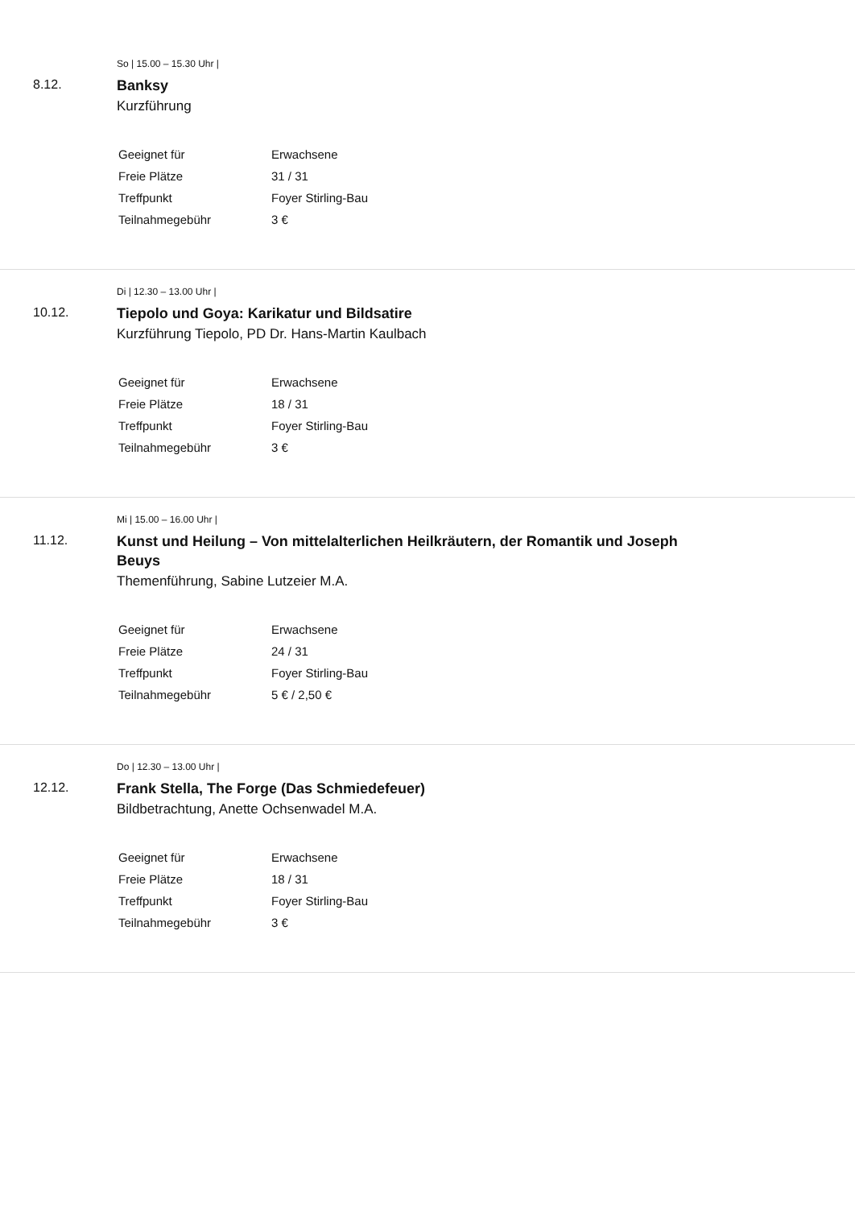So | 15.00 – 15.30 Uhr |
8.12.
Banksy
Kurzführung
| Geeignet für | Erwachsene |
| Freie Plätze | 31 / 31 |
| Treffpunkt | Foyer Stirling-Bau |
| Teilnahmegebühr | 3 € |
Di | 12.30 – 13.00 Uhr |
10.12.
Tiepolo und Goya: Karikatur und Bildsatire
Kurzführung Tiepolo, PD Dr. Hans-Martin Kaulbach
| Geeignet für | Erwachsene |
| Freie Plätze | 18 / 31 |
| Treffpunkt | Foyer Stirling-Bau |
| Teilnahmegebühr | 3 € |
Mi | 15.00 – 16.00 Uhr |
11.12.
Kunst und Heilung – Von mittelalterlichen Heilkräutern, der Romantik und Joseph Beuys
Themenführung, Sabine Lutzeier M.A.
| Geeignet für | Erwachsene |
| Freie Plätze | 24 / 31 |
| Treffpunkt | Foyer Stirling-Bau |
| Teilnahmegebühr | 5 € / 2,50 € |
Do | 12.30 – 13.00 Uhr |
12.12.
Frank Stella, The Forge (Das Schmiedefeuer)
Bildbetrachtung, Anette Ochsenwadel M.A.
| Geeignet für | Erwachsene |
| Freie Plätze | 18 / 31 |
| Treffpunkt | Foyer Stirling-Bau |
| Teilnahmegebühr | 3 € |